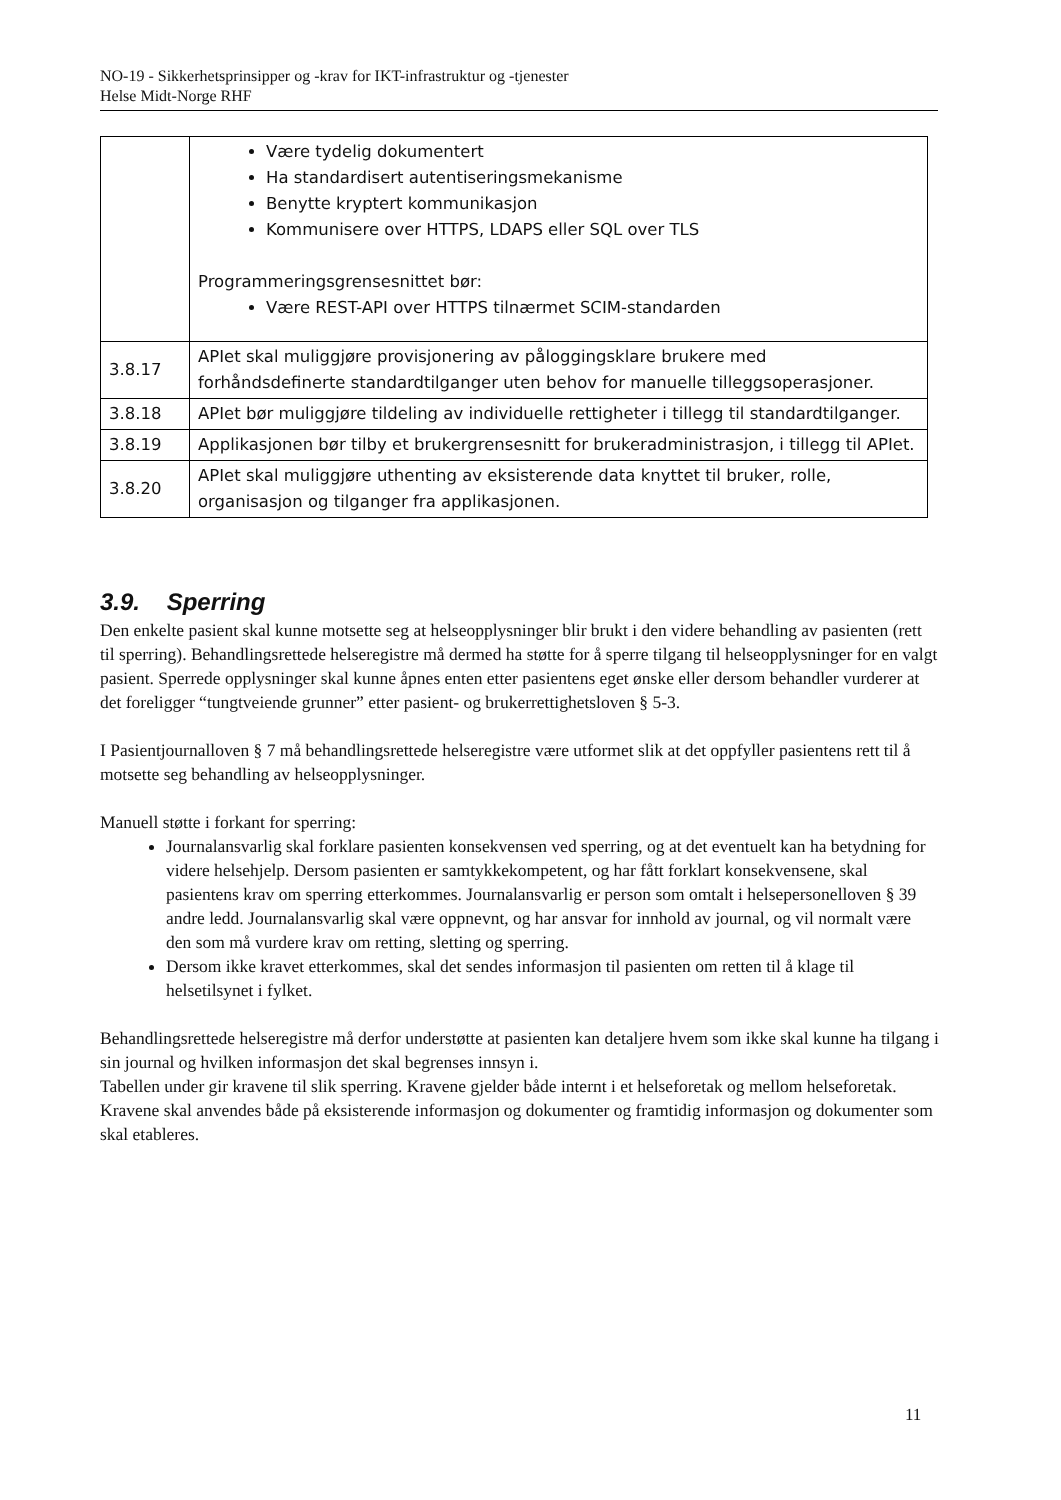NO-19 - Sikkerhetsprinsipper og -krav for IKT-infrastruktur og -tjenester
Helse Midt-Norge RHF
| | Være tydelig dokumentert Ha standardisert autentiseringsmekanisme Benytte kryptert kommunikasjon Kommunisere over HTTPS, LDAPS eller SQL over TLS Programmeringsgrensesnittet bør: Være REST-API over HTTPS tilnærmet SCIM-standarden |
| 3.8.17 | APIet skal muliggjøre provisjonering av påloggingsklare brukere med forhåndsdefinerte standardtilganger uten behov for manuelle tilleggsoperasjoner. |
| 3.8.18 | APIet bør muliggjøre tildeling av individuelle rettigheter i tillegg til standardtilganger. |
| 3.8.19 | Applikasjonen bør tilby et brukergrensesnitt for brukeradministrasjon, i tillegg til APIet. |
| 3.8.20 | APIet skal muliggjøre uthenting av eksisterende data knyttet til bruker, rolle, organisasjon og tilganger fra applikasjonen. |
3.9. Sperring
Den enkelte pasient skal kunne motsette seg at helseopplysninger blir brukt i den videre behandling av pasienten (rett til sperring). Behandlingsrettede helseregistre må dermed ha støtte for å sperre tilgang til helseopplysninger for en valgt pasient. Sperrede opplysninger skal kunne åpnes enten etter pasientens eget ønske eller dersom behandler vurderer at det foreligger “tungtveiende grunner” etter pasient- og brukerrettighetsloven § 5-3.
I Pasientjournalloven § 7 må behandlingsrettede helseregistre være utformet slik at det oppfyller pasientens rett til å motsette seg behandling av helseopplysninger.
Manuell støtte i forkant for sperring:
Journalansvarlig skal forklare pasienten konsekvensen ved sperring, og at det eventuelt kan ha betydning for videre helsehjelp. Dersom pasienten er samtykkekompetent, og har fått forklart konsekvensene, skal pasientens krav om sperring etterkommes. Journalansvarlig er person som omtalt i helsepersonelloven § 39 andre ledd. Journalansvarlig skal være oppnevnt, og har ansvar for innhold av journal, og vil normalt være den som må vurdere krav om retting, sletting og sperring.
Dersom ikke kravet etterkommes, skal det sendes informasjon til pasienten om retten til å klage til helsetilsynet i fylket.
Behandlingsrettede helseregistre må derfor understøtte at pasienten kan detaljere hvem som ikke skal kunne ha tilgang i sin journal og hvilken informasjon det skal begrenses innsyn i.
Tabellen under gir kravene til slik sperring. Kravene gjelder både internt i et helseforetak og mellom helseforetak. Kravene skal anvendes både på eksisterende informasjon og dokumenter og framtidig informasjon og dokumenter som skal etableres.
11